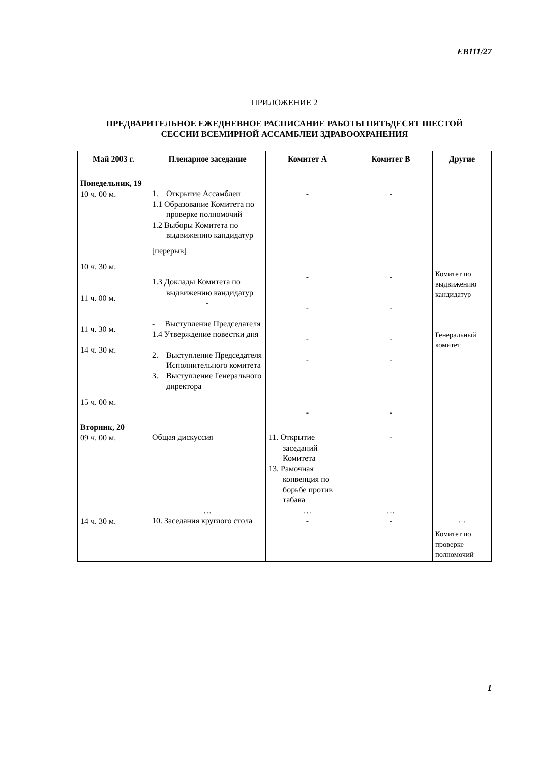EB111/27
ПРИЛОЖЕНИЕ 2
ПРЕДВАРИТЕЛЬНОЕ ЕЖЕДНЕВНОЕ РАСПИСАНИЕ РАБОТЫ ПЯТЬДЕСЯТ ШЕСТОЙ СЕССИИ ВСЕМИРНОЙ АССАМБЛЕИ ЗДРАВООХРАНЕНИЯ
| Май 2003 г. | Пленарное заседание | Комитет A | Комитет B | Другие |
| --- | --- | --- | --- | --- |
| Понедельник, 19 10 ч. 00 м. 10 ч. 30 м. 11 ч. 00 м. 11 ч. 30 м. 14 ч. 30 м. 15 ч. 00 м. | 1. Открытие Ассамблеи 1.1 Образование Комитета по проверке полномочий 1.2 Выборы Комитета по выдвижению кандидатур [перерыв] 1.3 Доклады Комитета по выдвижению кандидатур - - Выступление Председателя 1.4 Утверждение повестки дня 2. Выступление Председателя Исполнительного комитета 3. Выступление Генерального директора | - - - - - - | - - - - - - | Комитет по выдвижению кандидатур Генеральный комитет |
| Вторник, 20 09 ч. 00 м. 14 ч. 30 м. | Общая дискуссия … 10. Заседания круглого стола | 11. Открытие заседаний Комитета 13. Рамочная конвенция по борьбе против табака … - | - … - | … Комитет по проверке полномочий |
1